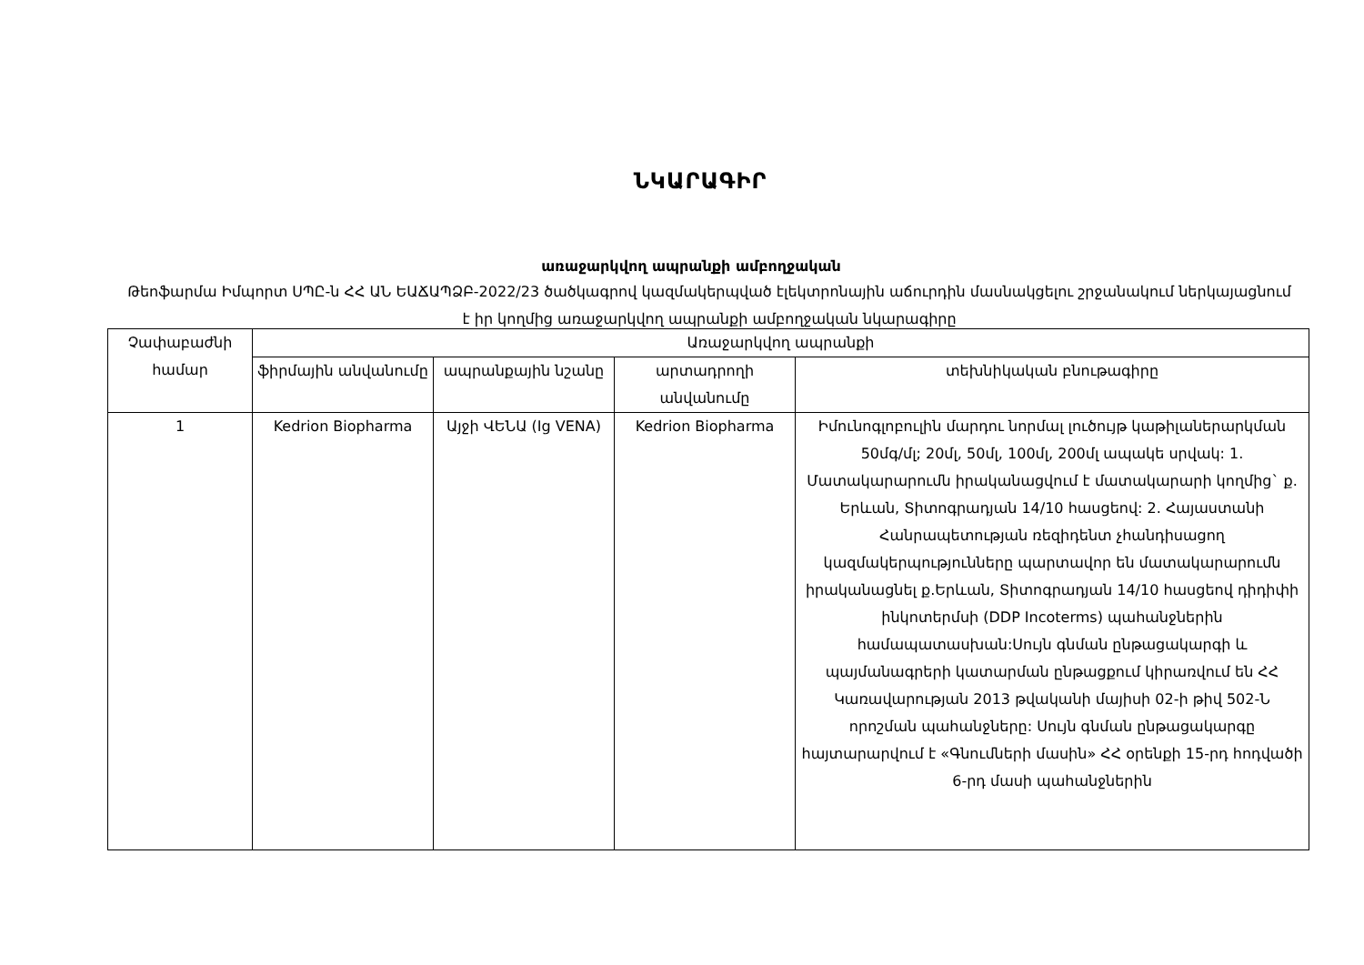ՆԿԱՐԱԳԻՐ
առաջարկվող ապրանքի ամբողջական
Թեոֆարմա Իմպորտ ՍՊԸ-ն ՀՀ ԱՆ ԵԱՃԱՊՁԲ-2022/23 ծածկագրով կազմակերպված էլեկտրոնային աճուրդին մասնակցելու շրջանակում ներկայացնում է իր կողմից առաջարկվող ապրանքի ամբողջական նկարագիրը
| Չափաբաժնի համար | Առաջարկվող ապրանքի | | | |
| --- | --- | --- | --- | --- |
| | ֆիրմային անվանումը | ապրանքային նշանը | արտադրողի անվանումը | տեխնիկական բնութագիրը |
| 1 | Kedrion Biopharma | Այջի ՎԵՆԱ (Ig VENA) | Kedrion Biopharma | Իմունոգլոբուլին մարդու նորմալ լուծույթ կաթիլաներարկման 50մգ/մլ; 20մլ, 50մլ, 100մլ, 200մլ ապակե սրվակ: 1. Մատակարարումն իրականացվում է մատակարարի կողմից` ք. Երևան, Տիտոգրադյան 14/10 հասցեով: 2. Հայաստանի Հանրապետության ռեզիդենտ չհանդիսացող կազմակերպությունները պարտավոր են մատակարարումն իրականացնել ք.Երևան, Տիտոգրադյան 14/10 հասցեով դիդիփի ինկոտերմսի (DDP Incoterms) պահանջներին համապատասխան:Սույն գնման ընթացակարգի և պայմանագրերի կատարման ընթացքում կիրառվում են ՀՀ Կառավարության 2013 թվականի մայիսի 02-ի թիվ 502-Ն որոշման պահանջները: Սույն գնման ընթացակարգը հայտարարվում է «Գնումների մասին» ՀՀ օրենքի 15-րդ հոդվածի 6-րդ մասի պահանջներին |